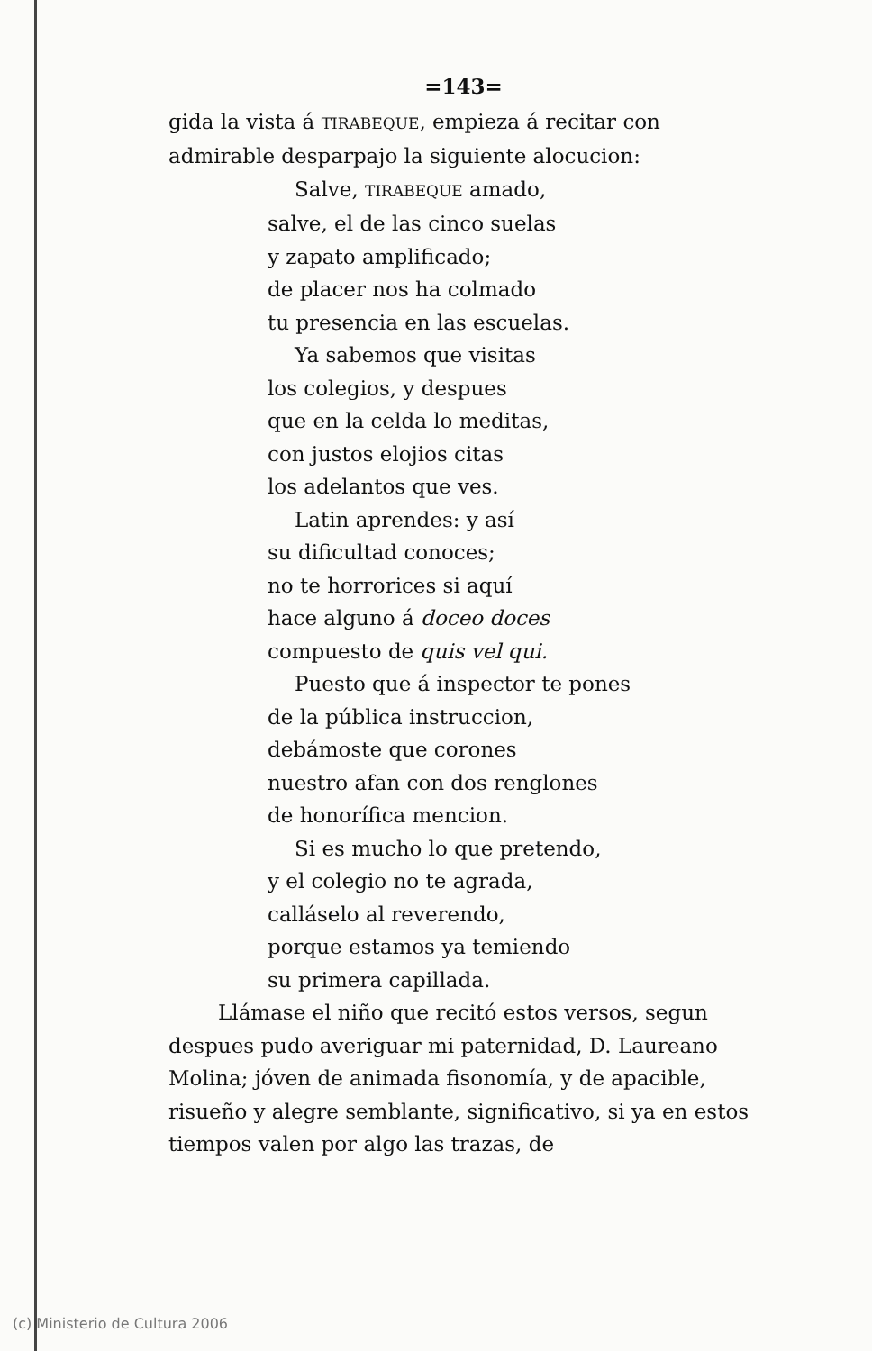=143=
gida la vista á TIRABEQUE, empieza á recitar con admirable desparpajo la siguiente alocucion:
Salve, TIRABEQUE amado,
salve, el de las cinco suelas
y zapato amplificado;
de placer nos ha colmado
tu presencia en las escuelas.
Ya sabemos que visitas
los colegios, y despues
que en la celda lo meditas,
con justos elojios citas
los adelantos que ves.
Latin aprendes: y así
su dificultad conoces;
no te horrorices si aquí
hace alguno á doceo doces
compuesto de quis vel qui.
Puesto que á inspector te pones
de la pública instruccion,
debámoste que corones
nuestro afan con dos renglones
de honorífica mencion.
Si es mucho lo que pretendo,
y el colegio no te agrada,
calláselo al reverendo,
porque estamos ya temiendo
su primera capillada.
Llámase el niño que recitó estos versos, segun despues pudo averiguar mi paternidad, D. Laureano Molina; jóven de animada fisonomía, y de apacible, risueño y alegre semblante, significativo, si ya en estos tiempos valen por algo las trazas, de
(c) Ministerio de Cultura 2006